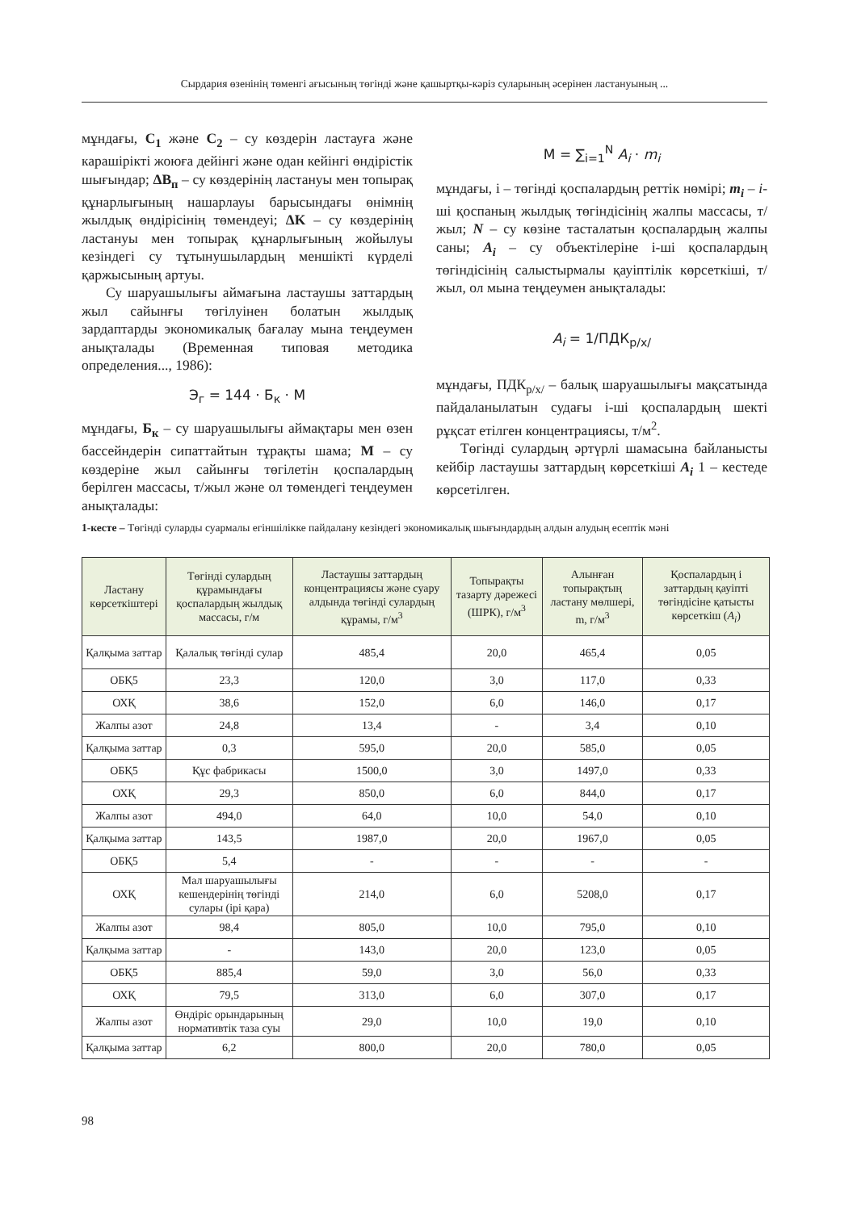Сырдария өзенінің төменгі ағысының төгінді және қашыртқы-кәріз суларының әсерінен ластануының ...
мұндағы, C<sub>1</sub> және C<sub>2</sub> – су көздерін ластауға және карашірікті жоюға дейінгі және одан кейінгі өндірістік шығындар; ΔB<sub>п</sub> – су көздерінің ластануы мен топырақ құнарлығының нашарлауы барысындағы өнімнің жылдық өндірісінің төмендеуі; ΔK – су көздерінің ластануы мен топырақ құнарлығының жойылуы кезіндегі су тұтынушылардың меншікті күрделі қаржысының артуы.
Су шаруашылығы аймағына ластаушы заттардың жыл сайынғы төгілуінен болатын жылдық зардаптарды экономикалық бағалау мына теңдеумен анықталады (Временная типовая методика определения..., 1986):
Э<sub>г</sub> = 144 · Б<sub>к</sub> · М
мұндағы, Б<sub>к</sub> – су шаруашылығы аймақтары мен өзен бассейндерін сипаттайтын тұрақты шама; М – су көздеріне жыл сайынғы төгілетін қоспалардың берілген массасы, т/жыл және ол төмендегі теңдеумен анықталады:
M = ∑<sub>i=1</sub><sup>N</sup> A<sub>i</sub> · m<sub>i</sub>
мұндағы, i – төгінді қоспалардың реттік нөмірі; m<sub>i</sub> – i-ші қоспаның жылдық төгіндісінің жалпы массасы, т/жыл; N – су көзіне тасталатын қоспалардың жалпы саны; A<sub>i</sub> – су объектілеріне i-ші қоспалардың төгіндісінің салыстырмалы қауіптілік көрсеткіші, т/жыл, ол мына теңдеумен анықталады:
A<sub>i</sub> = 1/ПДК<sub>р/х/</sub>
мұндағы, ПДК<sub>р/х/</sub> – балық шаруашылығы мақсатында пайдаланылатын судағы i-ші қоспалардың шекті рұқсат етілген концентрациясы, т/м<sup>2</sup>.
Төгінді сулардың әртүрлі шамасына байланысты кейбір ластаушы заттардың көрсеткіші A<sub>i</sub> 1 – кестеде көрсетілген.
1-кесте – Төгінді суларды суармалы егіншілікке пайдалану кезіндегі экономикалық шығындардың алдын алудың есептік мәні
| Ластану көрсеткіштері | Төгінді сулардың құрамындағы қоспалардың жылдық массасы, г/м | Ластаушы заттардың концентрациясы және суару алдында төгінді сулардың құрамы, г/м<sup>3</sup> | Топырақты тазарту дәрежесі (ШРК), г/м<sup>3</sup> | Алынған топырақтың ластану мөлшері, m, г/м<sup>3</sup> | Қоспалардың і заттардың қауіпті төгіндісіне қатысты көрсеткіш ( A<sub>i</sub> ) |
| --- | --- | --- | --- | --- | --- |
| Қалқыма заттар | Қалалық төгінді сулар | 485,4 | 20,0 | 465,4 | 0,05 |
| ОБҚ5 | 23,3 | 120,0 | 3,0 | 117,0 | 0,33 |
| ОХҚ | 38,6 | 152,0 | 6,0 | 146,0 | 0,17 |
| Жалпы азот | 24,8 | 13,4 | - | 3,4 | 0,10 |
| Қалқыма заттар | 0,3 | 595,0 | 20,0 | 585,0 | 0,05 |
| ОБҚ5 | Құс фабрикасы | 1500,0 | 3,0 | 1497,0 | 0,33 |
| ОХҚ | 29,3 | 850,0 | 6,0 | 844,0 | 0,17 |
| Жалпы азот | 494,0 | 64,0 | 10,0 | 54,0 | 0,10 |
| Қалқыма заттар | 143,5 | 1987,0 | 20,0 | 1967,0 | 0,05 |
| ОБҚ5 | 5,4 | - | - | - | - |
| ОХҚ | Мал шаруашылығы кешендерінің төгінді сулары (ірі қара) | 214,0 | 6,0 | 5208,0 | 0,17 |
| Жалпы азот | 98,4 | 805,0 | 10,0 | 795,0 | 0,10 |
| Қалқыма заттар | - | 143,0 | 20,0 | 123,0 | 0,05 |
| ОБҚ5 | 885,4 | 59,0 | 3,0 | 56,0 | 0,33 |
| ОХҚ | 79,5 | 313,0 | 6,0 | 307,0 | 0,17 |
| Жалпы азот | Өндіріс орындарының нормативтік таза суы | 29,0 | 10,0 | 19,0 | 0,10 |
| Қалқыма заттар | 6,2 | 800,0 | 20,0 | 780,0 | 0,05 |
98